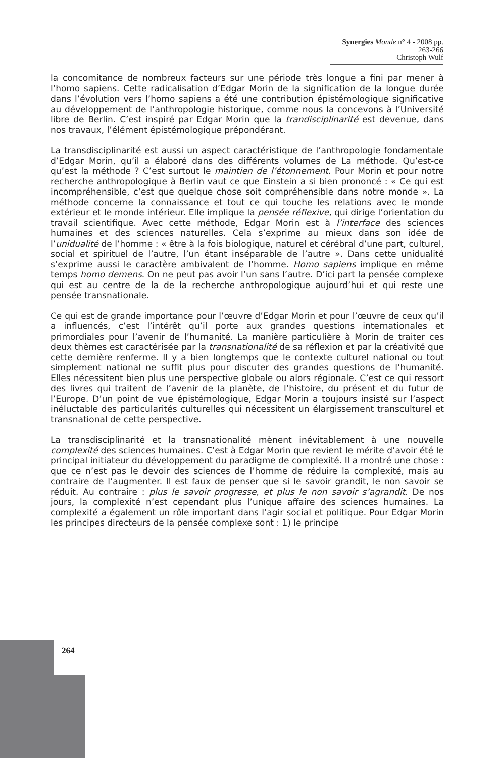Synergies Monde n° 4 - 2008 pp. 263-266
Christoph Wulf
la concomitance de nombreux facteurs sur une période très longue a fini par mener à l’homo sapiens. Cette radicalisation d’Edgar Morin de la signification de la longue durée dans l’évolution vers l’homo sapiens a été une contribution épistémologique significative au développement de l’anthropologie historique, comme nous la concevons à l’Université libre de Berlin. C’est inspiré par Edgar Morin que la trandisciplinarité est devenue, dans nos travaux, l’élément épistémologique prépondérant.
La transdisciplinarité est aussi un aspect caractéristique de l’anthropologie fondamentale d’Edgar Morin, qu’il a élaboré dans des différents volumes de La méthode. Qu’est-ce qu’est la méthode ? C’est surtout le maintien de l’étonnement. Pour Morin et pour notre recherche anthropologique à Berlin vaut ce que Einstein a si bien prononcé : « Ce qui est incompréhensible, c’est que quelque chose soit compréhensible dans notre monde ». La méthode concerne la connaissance et tout ce qui touche les relations avec le monde extérieur et le monde intérieur. Elle implique la pensée réflexive, qui dirige l’orientation du travail scientifique. Avec cette méthode, Edgar Morin est à l’interface des sciences humaines et des sciences naturelles. Cela s’exprime au mieux dans son idée de l’unidualité de l’homme : « être à la fois biologique, naturel et cérébral d’une part, culturel, social et spirituel de l’autre, l’un étant inséparable de l’autre ». Dans cette unidualité s’exprime aussi le caractère ambivalent de l’homme. Homo sapiens implique en même temps homo demens. On ne peut pas avoir l’un sans l’autre. D’ici part la pensée complexe qui est au centre de la de la recherche anthropologique aujourd’hui et qui reste une pensée transnationale.
Ce qui est de grande importance pour l’œuvre d’Edgar Morin et pour l’œuvre de ceux qu’il a influencés, c’est l’intérêt qu’il porte aux grandes questions internationales et primordiales pour l’avenir de l’humanité. La manière particulière à Morin de traiter ces deux thèmes est caractérisée par la transnationalité de sa réflexion et par la créativité que cette dernière renferme. Il y a bien longtemps que le contexte culturel national ou tout simplement national ne suffit plus pour discuter des grandes questions de l’humanité. Elles nécessitent bien plus une perspective globale ou alors régionale. C’est ce qui ressort des livres qui traitent de l’avenir de la planète, de l’histoire, du présent et du futur de l’Europe. D’un point de vue épistémologique, Edgar Morin a toujours insisté sur l’aspect inéluctable des particularités culturelles qui nécessitent un élargissement transculturel et transnational de cette perspective.
La transdisciplinarité et la transnationalité mènent inévitablement à une nouvelle complexité des sciences humaines. C’est à Edgar Morin que revient le mérite d’avoir été le principal initiateur du développement du paradigme de complexité. Il a montré une chose : que ce n’est pas le devoir des sciences de l’homme de réduire la complexité, mais au contraire de l’augmenter. Il est faux de penser que si le savoir grandit, le non savoir se réduit. Au contraire : plus le savoir progresse, et plus le non savoir s’agrandit. De nos jours, la complexité n’est cependant plus l’unique affaire des sciences humaines. La complexité a également un rôle important dans l’agir social et politique. Pour Edgar Morin les principes directeurs de la pensée complexe sont : 1) le principe
264